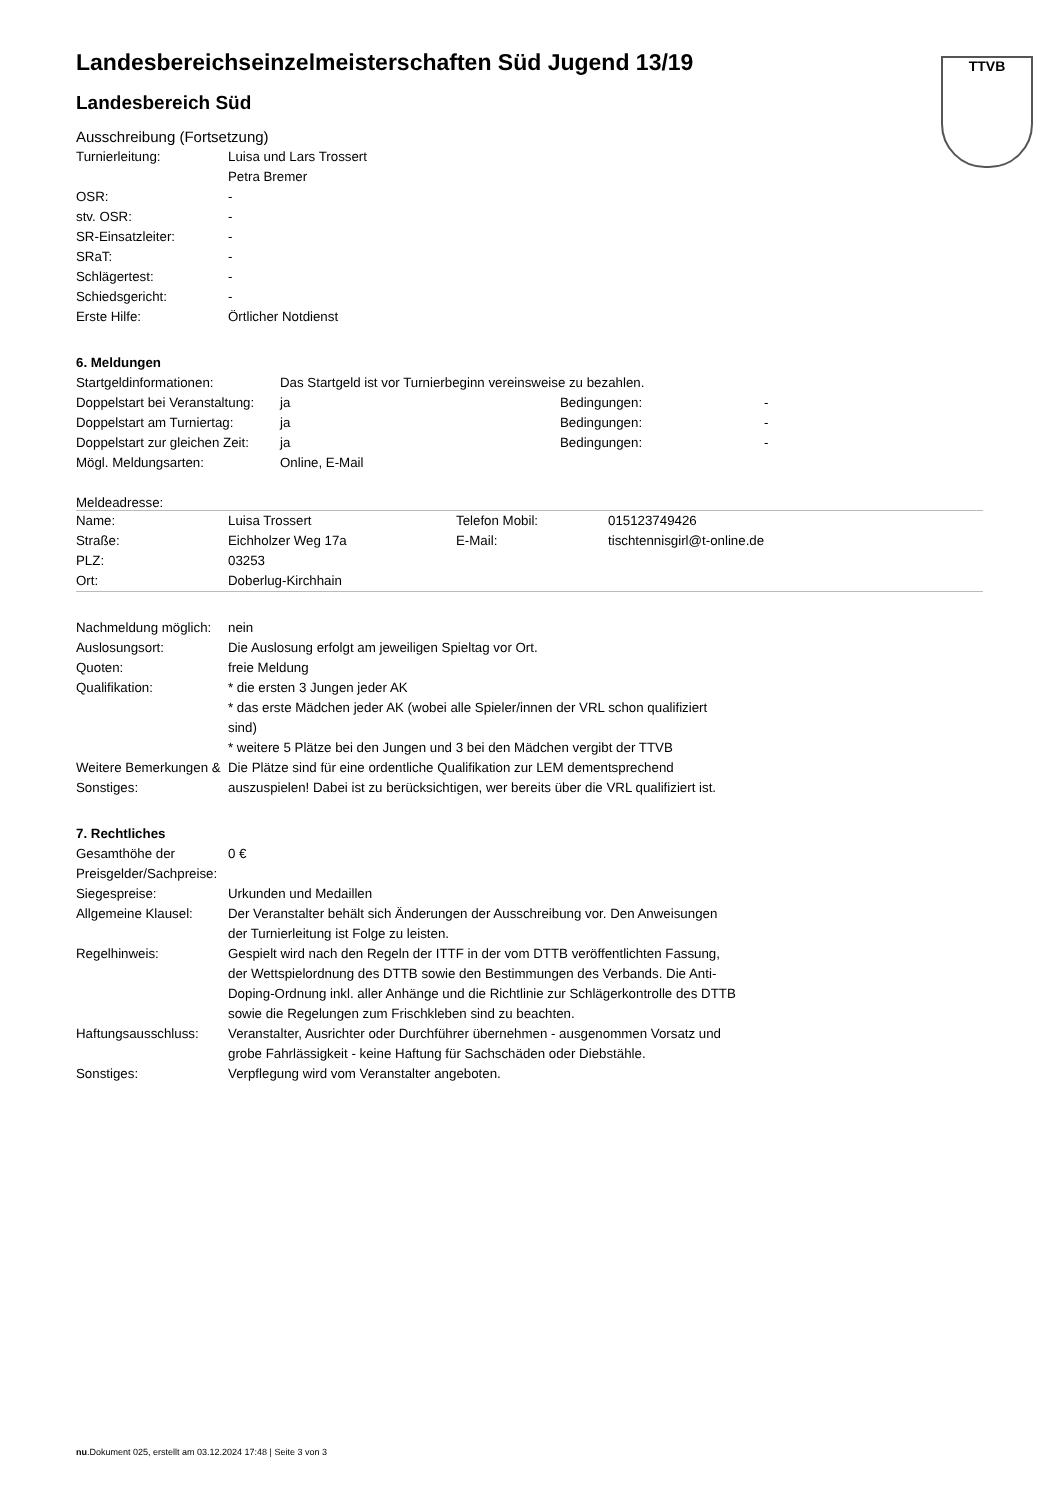TTVB
Landesbereichseinzelmeisterschaften Süd Jugend 13/19
Landesbereich Süd
Ausschreibung (Fortsetzung)
| Turnierleitung: | Luisa und Lars Trossert |
| | Petra Bremer |
| OSR: | - |
| stv. OSR: | - |
| SR-Einsatzleiter: | - |
| SRaT: | - |
| Schlägertest: | - |
| Schiedsgericht: | - |
| Erste Hilfe: | Örtlicher Notdienst |
6. Meldungen
| Startgeldinformationen: | Das Startgeld ist vor Turnierbeginn vereinsweise zu bezahlen. | | |
| Doppelstart bei Veranstaltung: | ja | Bedingungen: | - |
| Doppelstart am Turniertag: | ja | Bedingungen: | - |
| Doppelstart zur gleichen Zeit: | ja | Bedingungen: | - |
| Mögl. Meldungsarten: | Online, E-Mail | | |
Meldeadresse:
| Name: | Luisa Trossert | Telefon Mobil: | 015123749426 |
| Straße: | Eichholzer Weg 17a | E-Mail: | tischtennisgirl@t-online.de |
| PLZ: | 03253 | | |
| Ort: | Doberlug-Kirchhain | | |
| Nachmeldung möglich: | nein |
| Auslosungsort: | Die Auslosung erfolgt am jeweiligen Spieltag vor Ort. |
| Quoten: | freie Meldung |
| Qualifikation: | * die ersten 3 Jungen jeder AK * das erste Mädchen jeder AK (wobei alle Spieler/innen der VRL schon qualifiziert sind) * weitere 5 Plätze bei den Jungen und 3 bei den Mädchen vergibt der TTVB |
| Weitere Bemerkungen & Sonstiges: | Die Plätze sind für eine ordentliche Qualifikation zur LEM dementsprechend auszuspielen! Dabei ist zu berücksichtigen, wer bereits über die VRL qualifiziert ist. |
7. Rechtliches
| Gesamthöhe der Preisgelder/Sachpreise: | 0 € |
| Siegespreise: | Urkunden und Medaillen |
| Allgemeine Klausel: | Der Veranstalter behält sich Änderungen der Ausschreibung vor. Den Anweisungen der Turnierleitung ist Folge zu leisten. |
| Regelhinweis: | Gespielt wird nach den Regeln der ITTF in der vom DTTB veröffentlichten Fassung, der Wettspielordnung des DTTB sowie den Bestimmungen des Verbands. Die Anti-Doping-Ordnung inkl. aller Anhänge und die Richtlinie zur Schlägerkontrolle des DTTB sowie die Regelungen zum Frischkleben sind zu beachten. |
| Haftungsausschluss: | Veranstalter, Ausrichter oder Durchführer übernehmen - ausgenommen Vorsatz und grobe Fahrlässigkeit - keine Haftung für Sachschäden oder Diebstähle. |
| Sonstiges: | Verpflegung wird vom Veranstalter angeboten. |
nu.Dokument 025, erstellt am 03.12.2024 17:48 | Seite 3 von 3